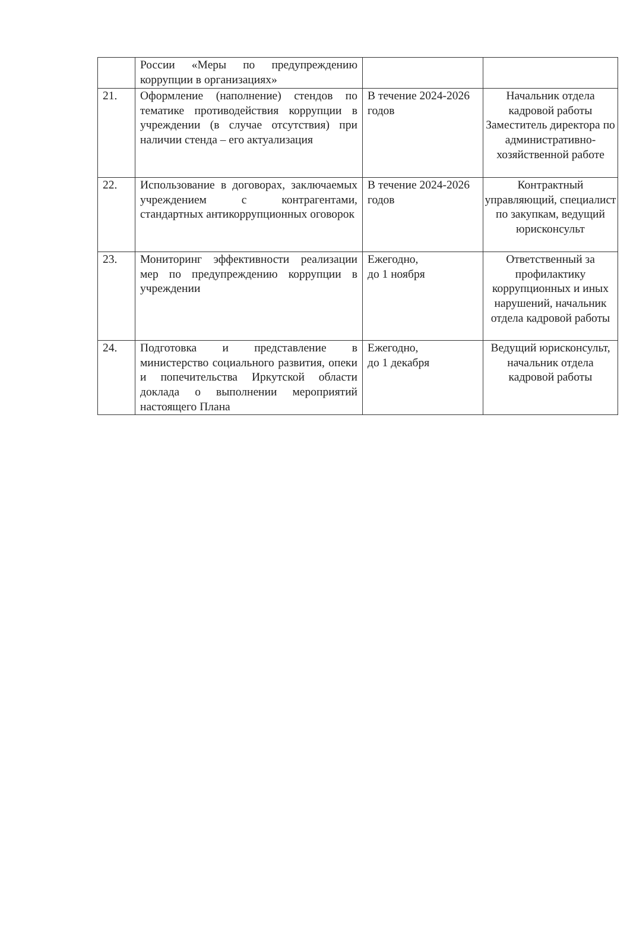| | России «Меры по предупреждению коррупции в организациях» | | |
| 21. | Оформление (наполнение) стендов по тематике противодействия коррупции в учреждении (в случае отсутствия) при наличии стенда – его актуализация | В течение 2024-2026 годов | Начальник отдела кадровой работы Заместитель директора по административно-хозяйственной работе |
| 22. | Использование в договорах, заключаемых учреждением с контрагентами, стандартных антикоррупционных оговорок | В течение 2024-2026 годов | Контрактный управляющий, специалист по закупкам, ведущий юрисконсульт |
| 23. | Мониторинг эффективности реализации мер по предупреждению коррупции в учреждении | Ежегодно, до 1 ноября | Ответственный за профилактику коррупционных и иных нарушений, начальник отдела кадровой работы |
| 24. | Подготовка и представление в министерство социального развития, опеки и попечительства Иркутской области доклада о выполнении мероприятий настоящего Плана | Ежегодно, до 1 декабря | Ведущий юрисконсульт, начальник отдела кадровой работы |